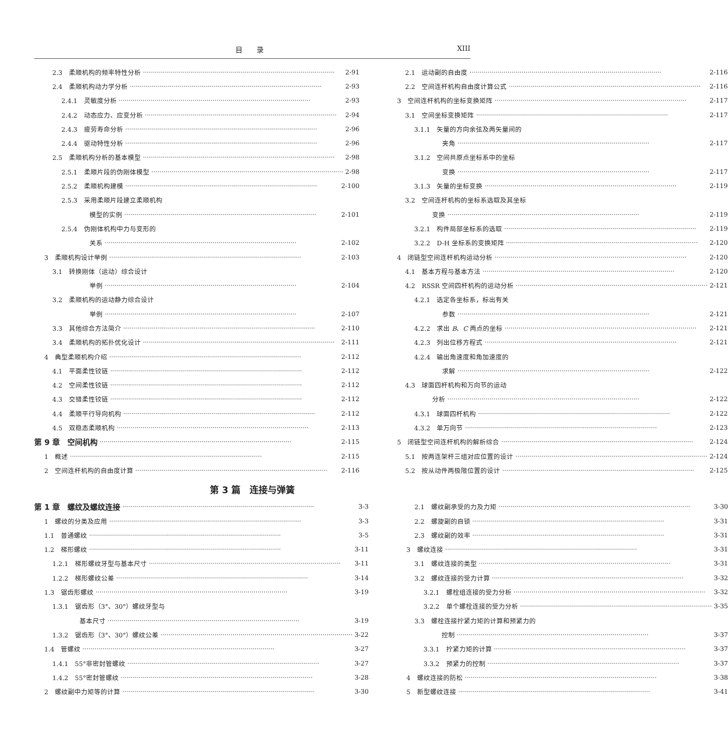目　　录 XIII
2.3　柔顺机构的频率特性分析 2-91
2.4　柔顺机构动力学分析 2-93
2.4.1　灵敏度分析 2-93
2.4.2　动态应力、应变分析 2-94
2.4.3　疲劳寿命分析 2-96
2.4.4　驱动特性分析 2-96
2.5　柔顺机构分析的基本模型 2-98
2.5.1　柔顺片段的伪刚体模型 2-98
2.5.2　柔顺机构建模 2-100
2.5.3　采用柔顺片段建立柔顺机构
模型的实例 2-101
2.5.4　伪刚体机构中力与变形的
关系 2-102
3　柔顺机构设计举例 2-103
3.1　转换刚体（运动）综合设计
举例 2-104
3.2　柔顺机构的运动静力综合设计
举例 2-107
3.3　其他综合方法简介 2-110
3.4　柔顺机构的拓扑优化设计 2-111
4　典型柔顺机构介绍 2-112
4.1　平面柔性铰链 2-112
4.2　空间柔性铰链 2-112
4.3　交错柔性铰链 2-112
4.4　柔顺平行导向机构 2-112
4.5　双稳态柔顺机构 2-113
第 9 章　空间机构 2-115
1　概述 2-115
2　空间连杆机构的自由度计算 2-116
2.1　运动副的自由度 2-116
2.2　空间连杆机构自由度计算公式 2-116
3　空间连杆机构的坐标变换矩阵 2-117
3.1　空间坐标变换矩阵 2-117
3.1.1　矢量的方向余弦及两矢量间的
夹角 2-117
3.1.2　空间共原点坐标系中的坐标
变换 2-117
3.1.3　矢量的坐标变换 2-119
3.2　空间连杆机构的坐标系选取及其坐标
变换 2-119
3.2.1　构件局部坐标系的选取 2-119
3.2.2　D-H 坐标系的变换矩阵 2-120
4　闭链型空间连杆机构运动分析 2-120
4.1　基本方程与基本方法 2-120
4.2　RSSR 空间四杆机构的运动分析 2-121
4.2.1　选定各坐标系，标出有关
参数 2-121
4.2.2　求出 B、C 两点的坐标 2-121
4.2.3　列出位移方程式 2-121
4.2.4　输出角速度和角加速度的
求解 2-122
4.3　球面四杆机构和万向节的运动
分析 2-122
4.3.1　球面四杆机构 2-122
4.3.2　单万向节 2-123
5　闭链型空间连杆机构的解析综合 2-124
5.1　按两连架杆三组对应位置的设计 2-124
5.2　按从动件两极限位置的设计 2-125
第 3 篇　连接与弹簧
第 1 章　螺纹及螺纹连接 3-3
1　螺纹的分类及应用 3-3
1.1　普通螺纹 3-5
1.2　梯形螺纹 3-11
1.2.1　梯形螺纹牙型与基本尺寸 3-11
1.2.2　梯形螺纹公差 3-14
1.3　锯齿形螺纹 3-19
1.3.1　锯齿形（3°、30°）螺纹牙型与
基本尺寸 3-19
1.3.2　锯齿形（3°、30°）螺纹公差 3-22
1.4　管螺纹 3-27
1.4.1　55°非密封管螺纹 3-27
1.4.2　55°密封管螺纹 3-28
2　螺纹副中力矩等的计算 3-30
2.1　螺纹副承受的力及力矩 3-30
2.2　螺旋副的自锁 3-31
2.3　螺纹副的效率 3-31
3　螺纹连接 3-31
3.1　螺纹连接的类型 3-31
3.2　螺纹连接的受力计算 3-32
3.2.1　螺栓组连接的受力分析 3-32
3.2.2　单个螺栓连接的受力分析 3-35
3.3　螺栓连接拧紧力矩的计算和预紧力的
控制 3-37
3.3.1　拧紧力矩的计算 3-37
3.3.2　预紧力的控制 3-37
4　螺纹连接的防松 3-38
5　新型螺纹连接 3-41